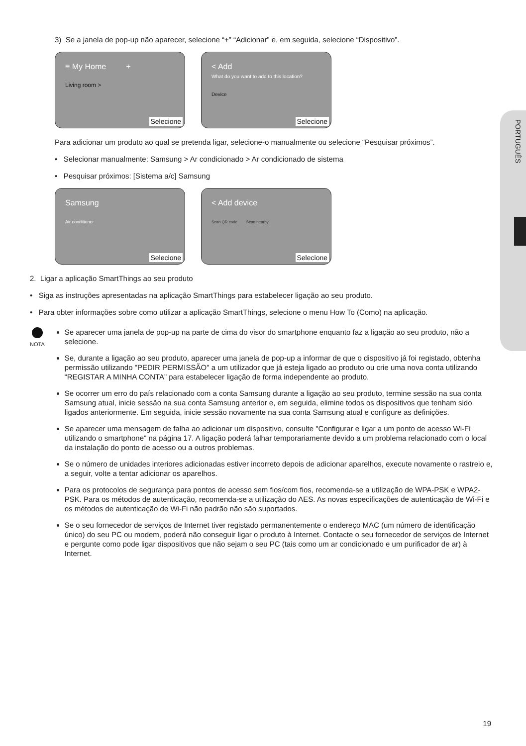PORTUGUÊS
3) Se a janela de pop-up não aparecer, selecione “+” “Adicionar” e, em seguida, selecione “Dispositivo”.
≡ My Home +
Living room >
Selecione
< Add
What do you want to add to this location?
Device
Selecione
Para adicionar um produto ao qual se pretenda ligar, selecione-o manualmente ou selecione “Pesquisar próximos”.
• Selecionar manualmente: Samsung > Ar condicionado > Ar condicionado de sistema
• Pesquisar próximos: [Sistema a/c] Samsung
Samsung
Air conditioner
Selecione
< Add device
Scan QR code Scan nearby
Selecione
2. Ligar a aplicação SmartThings ao seu produto
• Siga as instruções apresentadas na aplicação SmartThings para estabelecer ligação ao seu produto.
• Para obter informações sobre como utilizar a aplicação SmartThings, selecione o menu How To (Como) na aplicação.
NOTA
Se aparecer uma janela de pop-up na parte de cima do visor do smartphone enquanto faz a ligação ao seu produto, não a selecione.
Se, durante a ligação ao seu produto, aparecer uma janela de pop-up a informar de que o dispositivo já foi registado, obtenha permissão utilizando "PEDIR PERMISSÃO" a um utilizador que já esteja ligado ao produto ou crie uma nova conta utilizando “REGISTAR A MINHA CONTA” para estabelecer ligação de forma independente ao produto.
Se ocorrer um erro do país relacionado com a conta Samsung durante a ligação ao seu produto, termine sessão na sua conta Samsung atual, inicie sessão na sua conta Samsung anterior e, em seguida, elimine todos os dispositivos que tenham sido ligados anteriormente. Em seguida, inicie sessão novamente na sua conta Samsung atual e configure as definições.
Se aparecer uma mensagem de falha ao adicionar um dispositivo, consulte "Configurar e ligar a um ponto de acesso Wi-Fi utilizando o smartphone" na página 17. A ligação poderá falhar temporariamente devido a um problema relacionado com o local da instalação do ponto de acesso ou a outros problemas.
Se o número de unidades interiores adicionadas estiver incorreto depois de adicionar aparelhos, execute novamente o rastreio e, a seguir, volte a tentar adicionar os aparelhos.
Para os protocolos de segurança para pontos de acesso sem fios/com fios, recomenda-se a utilização de WPA-PSK e WPA2-PSK. Para os métodos de autenticação, recomenda-se a utilização do AES. As novas especificações de autenticação de Wi-Fi e os métodos de autenticação de Wi-Fi não padrão não são suportados.
Se o seu fornecedor de serviços de Internet tiver registado permanentemente o endereço MAC (um número de identificação único) do seu PC ou modem, poderá não conseguir ligar o produto à Internet. Contacte o seu fornecedor de serviços de Internet e pergunte como pode ligar dispositivos que não sejam o seu PC (tais como um ar condicionado e um purificador de ar) à Internet.
19